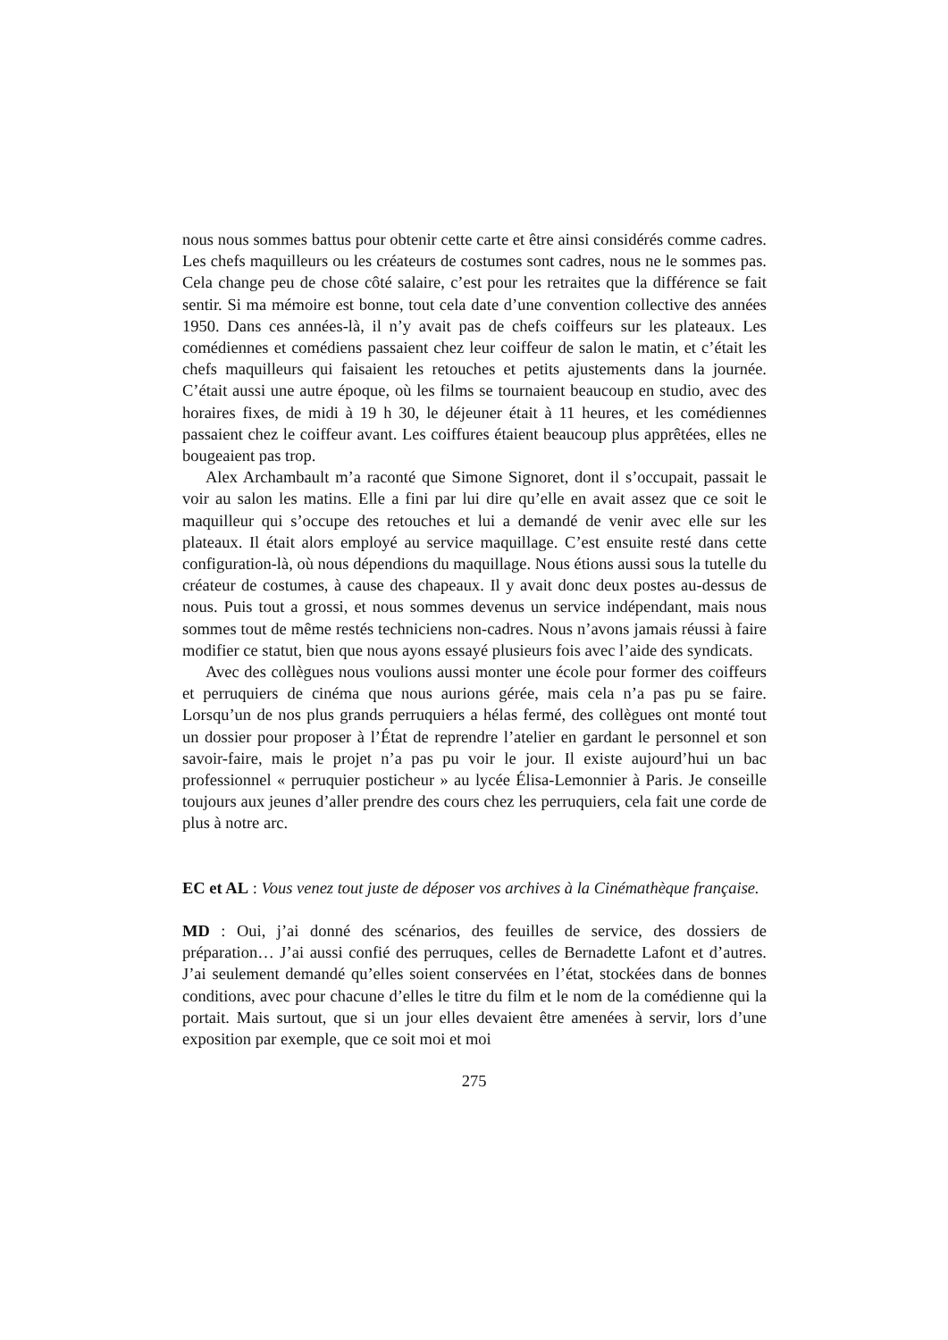nous nous sommes battus pour obtenir cette carte et être ainsi considérés comme cadres. Les chefs maquilleurs ou les créateurs de costumes sont cadres, nous ne le sommes pas. Cela change peu de chose côté salaire, c’est pour les retraites que la différence se fait sentir. Si ma mémoire est bonne, tout cela date d’une convention collective des années 1950. Dans ces années-là, il n’y avait pas de chefs coiffeurs sur les plateaux. Les comédiennes et comédiens passaient chez leur coiffeur de salon le matin, et c’était les chefs maquilleurs qui faisaient les retouches et petits ajustements dans la journée. C’était aussi une autre époque, où les films se tournaient beaucoup en studio, avec des horaires fixes, de midi à 19 h 30, le déjeuner était à 11 heures, et les comédiennes passaient chez le coiffeur avant. Les coiffures étaient beaucoup plus apprêtées, elles ne bougeaient pas trop.
Alex Archambault m’a raconté que Simone Signoret, dont il s’occupait, passait le voir au salon les matins. Elle a fini par lui dire qu’elle en avait assez que ce soit le maquilleur qui s’occupe des retouches et lui a demandé de venir avec elle sur les plateaux. Il était alors employé au service maquillage. C’est ensuite resté dans cette configuration-là, où nous dépendions du maquillage. Nous étions aussi sous la tutelle du créateur de costumes, à cause des chapeaux. Il y avait donc deux postes au-dessus de nous. Puis tout a grossi, et nous sommes devenus un service indépendant, mais nous sommes tout de même restés techniciens non-cadres. Nous n’avons jamais réussi à faire modifier ce statut, bien que nous ayons essayé plusieurs fois avec l’aide des syndicats.
Avec des collègues nous voulions aussi monter une école pour former des coiffeurs et perruquiers de cinéma que nous aurions gérée, mais cela n’a pas pu se faire. Lorsqu’un de nos plus grands perruquiers a hélas fermé, des collègues ont monté tout un dossier pour proposer à l’État de reprendre l’atelier en gardant le personnel et son savoir-faire, mais le projet n’a pas pu voir le jour. Il existe aujourd’hui un bac professionnel « perruquier posticheur » au lycée Élisa-Lemonnier à Paris. Je conseille toujours aux jeunes d’aller prendre des cours chez les perruquiers, cela fait une corde de plus à notre arc.
EC et AL : Vous venez tout juste de déposer vos archives à la Cinémathèque française.
MD : Oui, j’ai donné des scénarios, des feuilles de service, des dossiers de préparation… J’ai aussi confié des perruques, celles de Bernadette Lafont et d’autres. J’ai seulement demandé qu’elles soient conservées en l’état, stockées dans de bonnes conditions, avec pour chacune d’elles le titre du film et le nom de la comédienne qui la portait. Mais surtout, que si un jour elles devaient être amenées à servir, lors d’une exposition par exemple, que ce soit moi et moi
275